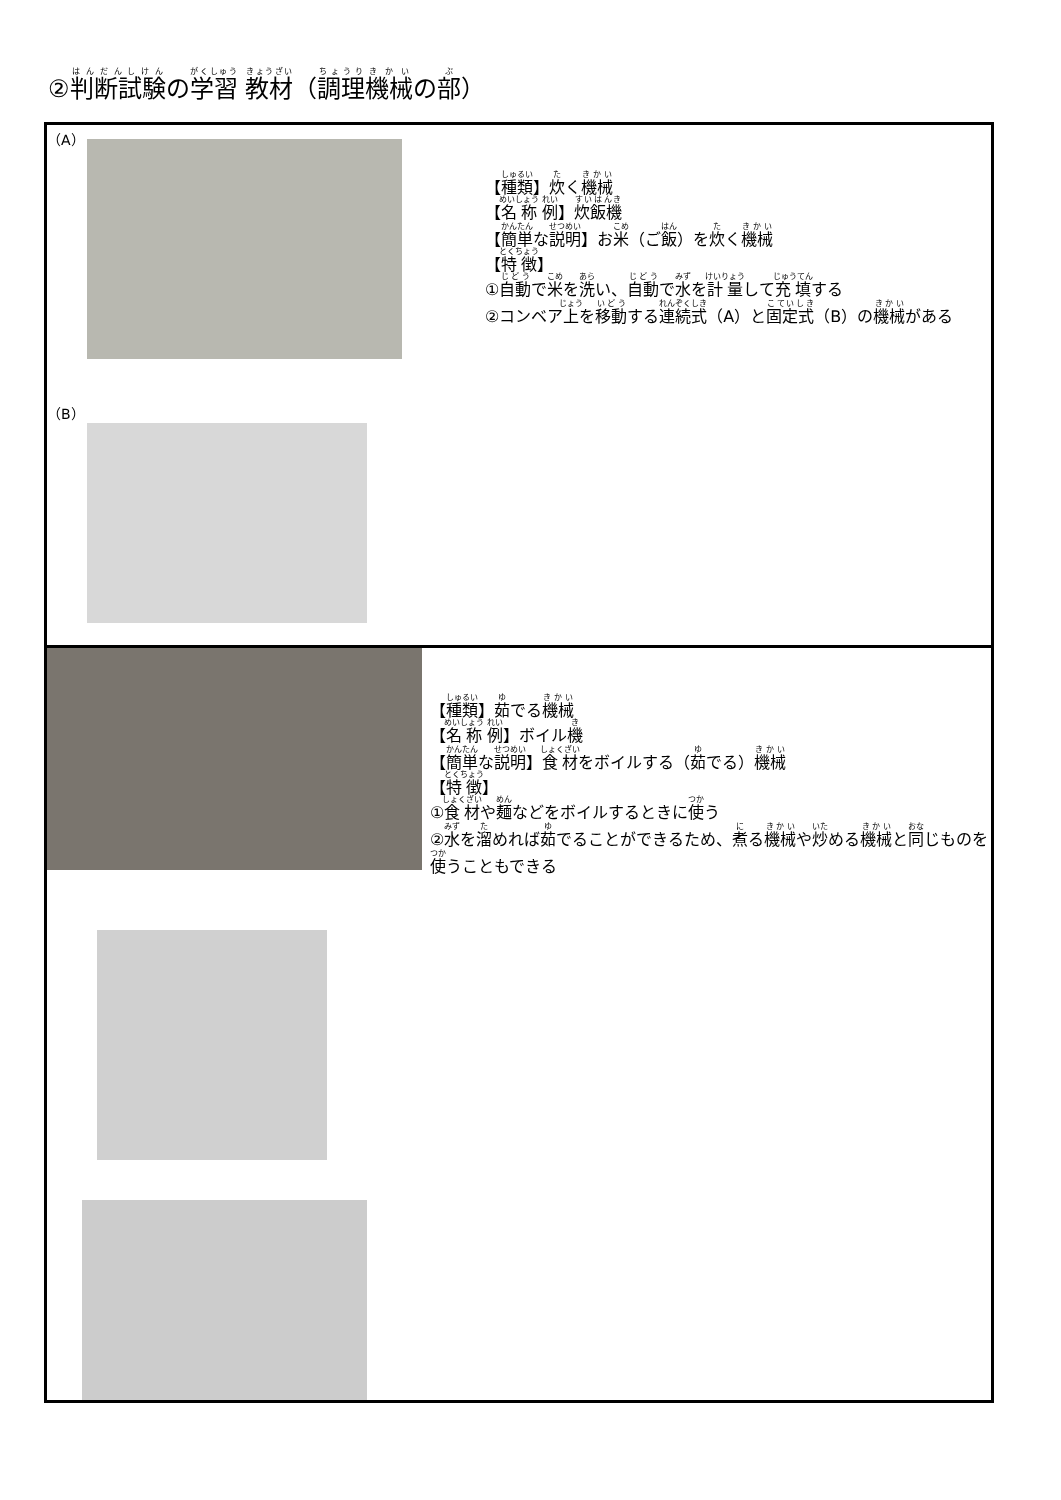②判断試験の学習 教材（調理機械の部）
| （A） （B） 【 種類 】 炊 く 機械 【 名称 例 】 炊飯機 【 簡単 な 説明 】お 米 （ご 飯 ）を 炊 く 機械 【 特徴 】 ① 自動 で 米 を 洗 い、 自動 で 水 を 計量 して 充填 する ②コンベア 上 を 移動 する 連続式 （A）と 固定式 （B）の 機械 がある |
| 【 種類 】 茹 でる 機械 【 名称 例 】ボイル 機 【 簡単 な 説明 】 食材 をボイルする（ 茹 でる） 機械 【 特徴 】 ① 食材 や 麺 などをボイルするときに 使 う ② 水 を 溜 めれば 茹 でることができるため、 煮 る 機械 や 炒 める 機械 と 同 じものを 使 うこともできる |